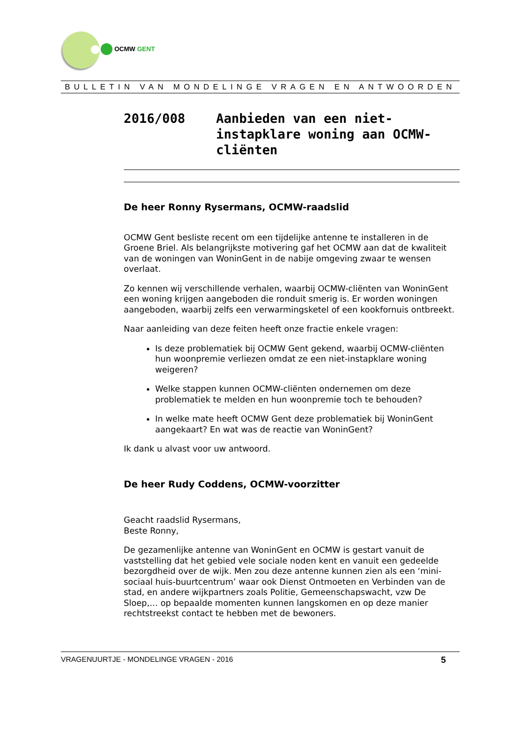OCMW GENT
BULLETIN VAN MONDELINGE VRAGEN EN ANTWOORDEN
2016/008 Aanbieden van een niet-
instapklare woning aan OCMW-
cliënten
De heer Ronny Rysermans, OCMW-raadslid
OCMW Gent besliste recent om een tijdelijke antenne te installeren in de Groene Briel. Als belangrijkste motivering gaf het OCMW aan dat de kwaliteit van de woningen van WoninGent in de nabije omgeving zwaar te wensen overlaat.
Zo kennen wij verschillende verhalen, waarbij OCMW-cliënten van WoninGent een woning krijgen aangeboden die ronduit smerig is. Er worden woningen aangeboden, waarbij zelfs een verwarmingsketel of een kookfornuis ontbreekt.
Naar aanleiding van deze feiten heeft onze fractie enkele vragen:
Is deze problematiek bij OCMW Gent gekend, waarbij OCMW-cliënten hun woonpremie verliezen omdat ze een niet-instapklare woning weigeren?
Welke stappen kunnen OCMW-cliënten ondernemen om deze problematiek te melden en hun woonpremie toch te behouden?
In welke mate heeft OCMW Gent deze problematiek bij WoninGent aangekaart? En wat was de reactie van WoninGent?
Ik dank u alvast voor uw antwoord.
De heer Rudy Coddens, OCMW-voorzitter
Geacht raadslid Rysermans,
Beste Ronny,
De gezamenlijke antenne van WoninGent en OCMW is gestart vanuit de vaststelling dat het gebied vele sociale noden kent en vanuit een gedeelde bezorgdheid over de wijk. Men zou deze antenne kunnen zien als een ‘mini-sociaal huis-buurtcentrum’ waar ook Dienst Ontmoeten en Verbinden van de stad, en andere wijkpartners zoals Politie, Gemeenschapswacht, vzw De Sloep,… op bepaalde momenten kunnen langskomen en op deze manier rechtstreekst contact te hebben met de bewoners.
VRAGENUURTJE - MONDELINGE VRAGEN - 2016 5